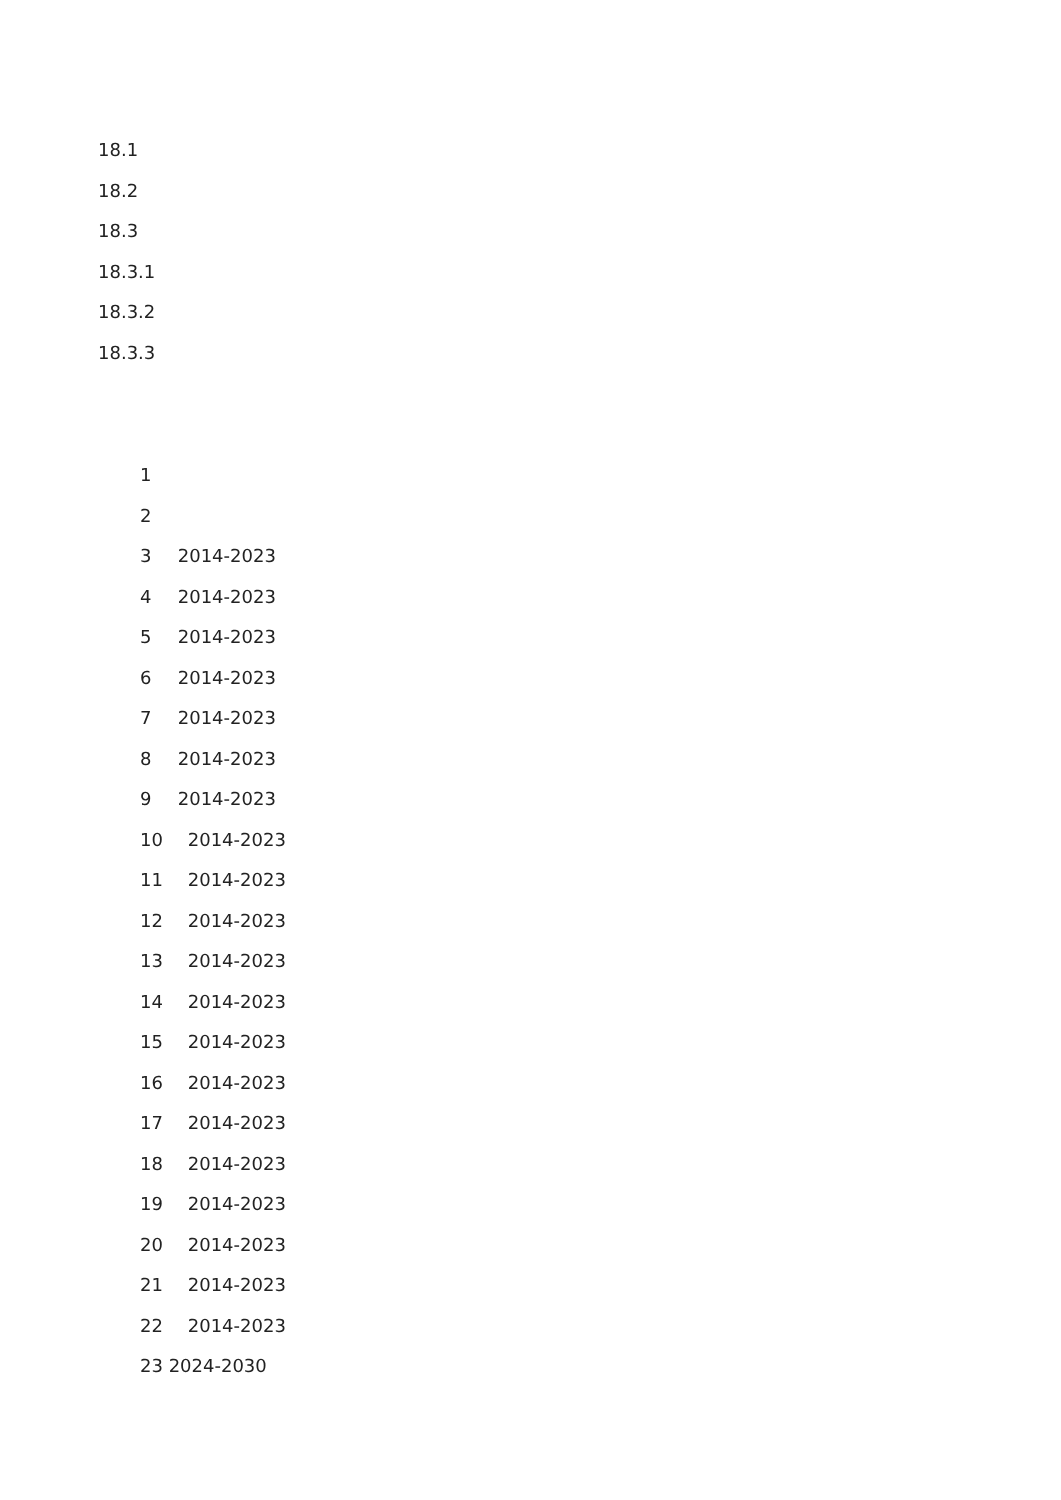18.1
18.2
18.3
18.3.1
18.3.2
18.3.3
1
2
3 2014-2023
4 2014-2023
5 2014-2023
6 2014-2023
7 2014-2023
8 2014-2023
9 2014-2023
10 2014-2023
11 2014-2023
12 2014-2023
13 2014-2023
14 2014-2023
15 2014-2023
16 2014-2023
17 2014-2023
18 2014-2023
19 2014-2023
20 2014-2023
21 2014-2023
22 2014-2023
23 2024-2030